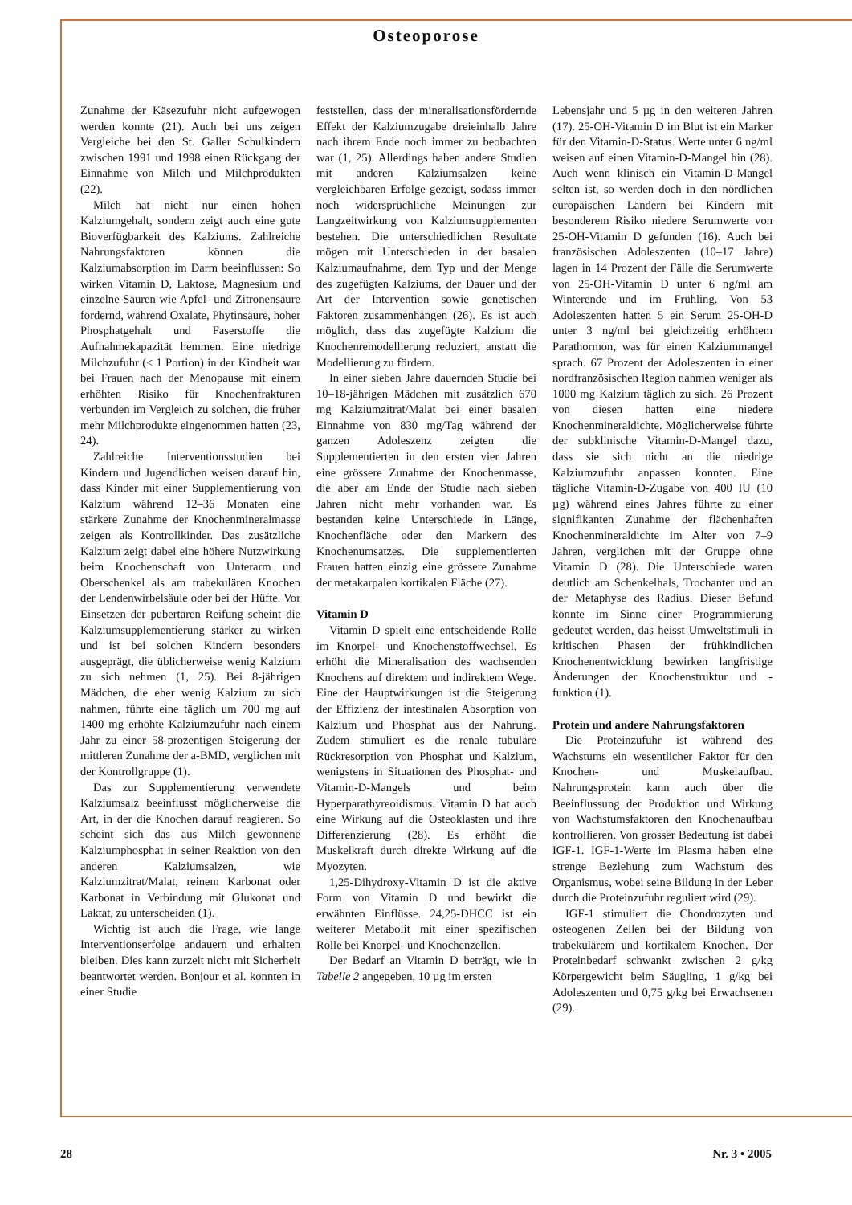Osteoporose
Zunahme der Käsezufuhr nicht aufgewogen werden konnte (21). Auch bei uns zeigen Vergleiche bei den St. Galler Schulkindern zwischen 1991 und 1998 einen Rückgang der Einnahme von Milch und Milchprodukten (22).
Milch hat nicht nur einen hohen Kalziumgehalt, sondern zeigt auch eine gute Bioverfügbarkeit des Kalziums. Zahlreiche Nahrungsfaktoren können die Kalziumabsorption im Darm beeinflussen: So wirken Vitamin D, Laktose, Magnesium und einzelne Säuren wie Apfel- und Zitronensäure fördernd, während Oxalate, Phytinsäure, hoher Phosphatgehalt und Faserstoffe die Aufnahmekapazität hemmen. Eine niedrige Milchzufuhr (≤ 1 Portion) in der Kindheit war bei Frauen nach der Menopause mit einem erhöhten Risiko für Knochenfrakturen verbunden im Vergleich zu solchen, die früher mehr Milchprodukte eingenommen hatten (23, 24).
Zahlreiche Interventionsstudien bei Kindern und Jugendlichen weisen darauf hin, dass Kinder mit einer Supplementierung von Kalzium während 12–36 Monaten eine stärkere Zunahme der Knochenmineralmasse zeigen als Kontrollkinder. Das zusätzliche Kalzium zeigt dabei eine höhere Nutzwirkung beim Knochenschaft von Unterarm und Oberschenkel als am trabekulären Knochen der Lendenwirbelsäule oder bei der Hüfte. Vor Einsetzen der pubertären Reifung scheint die Kalziumsupplementierung stärker zu wirken und ist bei solchen Kindern besonders ausgeprägt, die üblicherweise wenig Kalzium zu sich nehmen (1, 25). Bei 8-jährigen Mädchen, die eher wenig Kalzium zu sich nahmen, führte eine täglich um 700 mg auf 1400 mg erhöhte Kalziumzufuhr nach einem Jahr zu einer 58-prozentigen Steigerung der mittleren Zunahme der a-BMD, verglichen mit der Kontrollgruppe (1).
Das zur Supplementierung verwendete Kalziumsalz beeinflusst möglicherweise die Art, in der die Knochen darauf reagieren. So scheint sich das aus Milch gewonnene Kalziumphosphat in seiner Reaktion von den anderen Kalziumsalzen, wie Kalziumzitrat/Malat, reinem Karbonat oder Karbonat in Verbindung mit Glukonat und Laktat, zu unterscheiden (1).
Wichtig ist auch die Frage, wie lange Interventionserfolge andauern und erhalten bleiben. Dies kann zurzeit nicht mit Sicherheit beantwortet werden. Bonjour et al. konnten in einer Studie
feststellen, dass der mineralisationsfördernde Effekt der Kalziumzugabe dreieinhalb Jahre nach ihrem Ende noch immer zu beobachten war (1, 25). Allerdings haben andere Studien mit anderen Kalziumsalzen keine vergleichbaren Erfolge gezeigt, sodass immer noch widersprüchliche Meinungen zur Langzeitwirkung von Kalziumsupplementen bestehen. Die unterschiedlichen Resultate mögen mit Unterschieden in der basalen Kalziumaufnahme, dem Typ und der Menge des zugefügten Kalziums, der Dauer und der Art der Intervention sowie genetischen Faktoren zusammenhängen (26). Es ist auch möglich, dass das zugefügte Kalzium die Knochenremodellierung reduziert, anstatt die Modellierung zu fördern.
In einer sieben Jahre dauernden Studie bei 10–18-jährigen Mädchen mit zusätzlich 670 mg Kalziumzitrat/Malat bei einer basalen Einnahme von 830 mg/Tag während der ganzen Adoleszenz zeigten die Supplementierten in den ersten vier Jahren eine grössere Zunahme der Knochenmasse, die aber am Ende der Studie nach sieben Jahren nicht mehr vorhanden war. Es bestanden keine Unterschiede in Länge, Knochenfläche oder den Markern des Knochenumsatzes. Die supplementierten Frauen hatten einzig eine grössere Zunahme der metakarpalen kortikalen Fläche (27).
Vitamin D
Vitamin D spielt eine entscheidende Rolle im Knorpel- und Knochenstoffwechsel. Es erhöht die Mineralisation des wachsenden Knochens auf direktem und indirektem Wege. Eine der Hauptwirkungen ist die Steigerung der Effizienz der intestinalen Absorption von Kalzium und Phosphat aus der Nahrung. Zudem stimuliert es die renale tubuläre Rückresorption von Phosphat und Kalzium, wenigstens in Situationen des Phosphat- und Vitamin-D-Mangels und beim Hyperparathyreoidismus. Vitamin D hat auch eine Wirkung auf die Osteoklasten und ihre Differenzierung (28). Es erhöht die Muskelkraft durch direkte Wirkung auf die Myozyten.
1,25-Dihydroxy-Vitamin D ist die aktive Form von Vitamin D und bewirkt die erwähnten Einflüsse. 24,25-DHCC ist ein weiterer Metabolit mit einer spezifischen Rolle bei Knorpel- und Knochenzellen.
Der Bedarf an Vitamin D beträgt, wie in Tabelle 2 angegeben, 10 µg im ersten
Lebensjahr und 5 µg in den weiteren Jahren (17). 25-OH-Vitamin D im Blut ist ein Marker für den Vitamin-D-Status. Werte unter 6 ng/ml weisen auf einen Vitamin-D-Mangel hin (28). Auch wenn klinisch ein Vitamin-D-Mangel selten ist, so werden doch in den nördlichen europäischen Ländern bei Kindern mit besonderem Risiko niedere Serumwerte von 25-OH-Vitamin D gefunden (16). Auch bei französischen Adoleszenten (10–17 Jahre) lagen in 14 Prozent der Fälle die Serumwerte von 25-OH-Vitamin D unter 6 ng/ml am Winterende und im Frühling. Von 53 Adoleszenten hatten 5 ein Serum 25-OH-D unter 3 ng/ml bei gleichzeitig erhöhtem Parathormon, was für einen Kalziummangel sprach. 67 Prozent der Adoleszenten in einer nordfranzösischen Region nahmen weniger als 1000 mg Kalzium täglich zu sich. 26 Prozent von diesen hatten eine niedere Knochenmineraldichte. Möglicherweise führte der subklinische Vitamin-D-Mangel dazu, dass sie sich nicht an die niedrige Kalziumzufuhr anpassen konnten. Eine tägliche Vitamin-D-Zugabe von 400 IU (10 µg) während eines Jahres führte zu einer signifikanten Zunahme der flächenhaften Knochenmineraldichte im Alter von 7–9 Jahren, verglichen mit der Gruppe ohne Vitamin D (28). Die Unterschiede waren deutlich am Schenkelhals, Trochanter und an der Metaphyse des Radius. Dieser Befund könnte im Sinne einer Programmierung gedeutet werden, das heisst Umweltstimuli in kritischen Phasen der frühkindlichen Knochenentwicklung bewirken langfristige Änderungen der Knochenstruktur und -funktion (1).
Protein und andere Nahrungsfaktoren
Die Proteinzufuhr ist während des Wachstums ein wesentlicher Faktor für den Knochen- und Muskelaufbau. Nahrungsprotein kann auch über die Beeinflussung der Produktion und Wirkung von Wachstumsfaktoren den Knochenaufbau kontrollieren. Von grosser Bedeutung ist dabei IGF-1. IGF-1-Werte im Plasma haben eine strenge Beziehung zum Wachstum des Organismus, wobei seine Bildung in der Leber durch die Proteinzufuhr reguliert wird (29).
IGF-1 stimuliert die Chondrozyten und osteogenen Zellen bei der Bildung von trabekulärem und kortikalem Knochen. Der Proteinbedarf schwankt zwischen 2 g/kg Körpergewicht beim Säugling, 1 g/kg bei Adoleszenten und 0,75 g/kg bei Erwachsenen (29).
28 Nr. 3 • 2005